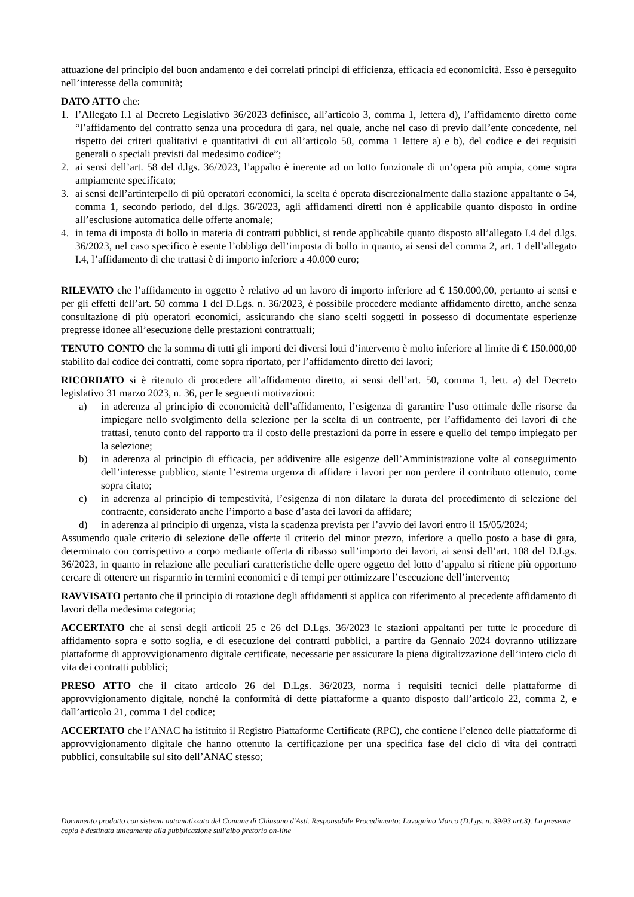attuazione del principio del buon andamento e dei correlati principi di efficienza, efficacia ed economicità. Esso è perseguito nell’interesse della comunità;
DATO ATTO che:
1. l’Allegato I.1 al Decreto Legislativo 36/2023 definisce, all’articolo 3, comma 1, lettera d), l’affidamento diretto come “l’affidamento del contratto senza una procedura di gara, nel quale, anche nel caso di previo dall’ente concedente, nel rispetto dei criteri qualitativi e quantitativi di cui all’articolo 50, comma 1 lettere a) e b), del codice e dei requisiti generali o speciali previsti dal medesimo codice”;
2. ai sensi dell’art. 58 del d.lgs. 36/2023, l’appalto è inerente ad un lotto funzionale di un’opera più ampia, come sopra ampiamente specificato;
3. ai sensi dell’artinterpello di più operatori economici, la scelta è operata discrezionalmente dalla stazione appaltante o 54, comma 1, secondo periodo, del d.lgs. 36/2023, agli affidamenti diretti non è applicabile quanto disposto in ordine all’esclusione automatica delle offerte anomale;
4. in tema di imposta di bollo in materia di contratti pubblici, si rende applicabile quanto disposto all’allegato I.4 del d.lgs. 36/2023, nel caso specifico è esente l’obbligo dell’imposta di bollo in quanto, ai sensi del comma 2, art. 1 dell’allegato I.4, l’affidamento di che trattasi è di importo inferiore a 40.000 euro;
RILEVATO che l’affidamento in oggetto è relativo ad un lavoro di importo inferiore ad € 150.000,00, pertanto ai sensi e per gli effetti dell’art. 50 comma 1 del D.Lgs. n. 36/2023, è possibile procedere mediante affidamento diretto, anche senza consultazione di più operatori economici, assicurando che siano scelti soggetti in possesso di documentate esperienze pregresse idonee all’esecuzione delle prestazioni contrattuali;
TENUTO CONTO che la somma di tutti gli importi dei diversi lotti d’intervento è molto inferiore al limite di € 150.000,00 stabilito dal codice dei contratti, come sopra riportato, per l’affidamento diretto dei lavori;
RICORDATO si è ritenuto di procedere all’affidamento diretto, ai sensi dell’art. 50, comma 1, lett. a) del Decreto legislativo 31 marzo 2023, n. 36, per le seguenti motivazioni:
a) in aderenza al principio di economicità dell’affidamento, l’esigenza di garantire l’uso ottimale delle risorse da impiegare nello svolgimento della selezione per la scelta di un contraente, per l’affidamento dei lavori di che trattasi, tenuto conto del rapporto tra il costo delle prestazioni da porre in essere e quello del tempo impiegato per la selezione;
b) in aderenza al principio di efficacia, per addivenire alle esigenze dell’Amministrazione volte al conseguimento dell’interesse pubblico, stante l’estrema urgenza di affidare i lavori per non perdere il contributo ottenuto, come sopra citato;
c) in aderenza al principio di tempestività, l’esigenza di non dilatare la durata del procedimento di selezione del contraente, considerato anche l’importo a base d’asta dei lavori da affidare;
d) in aderenza al principio di urgenza, vista la scadenza prevista per l’avvio dei lavori entro il 15/05/2024;
Assumendo quale criterio di selezione delle offerte il criterio del minor prezzo, inferiore a quello posto a base di gara, determinato con corrispettivo a corpo mediante offerta di ribasso sull’importo dei lavori, ai sensi dell’art. 108 del D.Lgs. 36/2023, in quanto in relazione alle peculiari caratteristiche delle opere oggetto del lotto d’appalto si ritiene più opportuno cercare di ottenere un risparmio in termini economici e di tempi per ottimizzare l’esecuzione dell’intervento;
RAVVISATO pertanto che il principio di rotazione degli affidamenti si applica con riferimento al precedente affidamento di lavori della medesima categoria;
ACCERTATO che ai sensi degli articoli 25 e 26 del D.Lgs. 36/2023 le stazioni appaltanti per tutte le procedure di affidamento sopra e sotto soglia, e di esecuzione dei contratti pubblici, a partire da Gennaio 2024 dovranno utilizzare piattaforme di approvvigionamento digitale certificate, necessarie per assicurare la piena digitalizzazione dell’intero ciclo di vita dei contratti pubblici;
PRESO ATTO che il citato articolo 26 del D.Lgs. 36/2023, norma i requisiti tecnici delle piattaforme di approvvigionamento digitale, nonché la conformità di dette piattaforme a quanto disposto dall’articolo 22, comma 2, e dall’articolo 21, comma 1 del codice;
ACCERTATO che l’ANAC ha istituito il Registro Piattaforme Certificate (RPC), che contiene l’elenco delle piattaforme di approvvigionamento digitale che hanno ottenuto la certificazione per una specifica fase del ciclo di vita dei contratti pubblici, consultabile sul sito dell’ANAC stesso;
Documento prodotto con sistema automatizzato del Comune di Chiusano d'Asti. Responsabile Procedimento: Lavagnino Marco (D.Lgs. n. 39/93 art.3). La presente copia è destinata unicamente alla pubblicazione sull'albo pretorio on-line